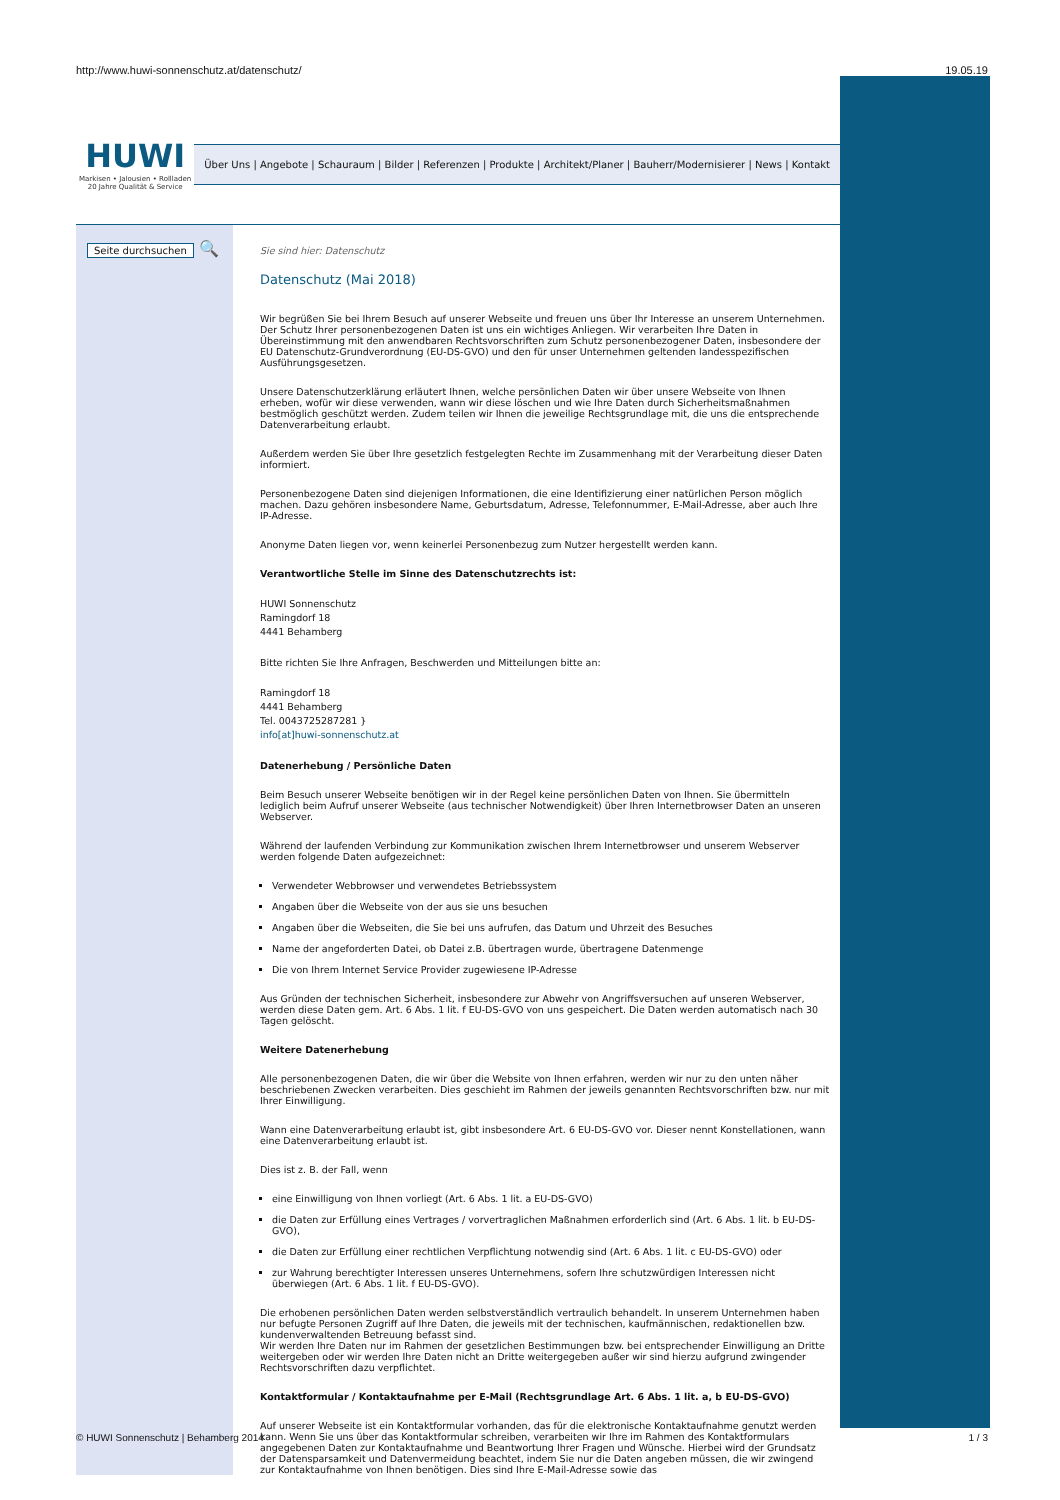http://www.huwi-sonnenschutz.at/datenschutz/ 19.05.19
HUWI
Markisen • Jalousien • Rollladen
20 Jahre Qualität & Service
Über Uns | Angebote | Schauraum | Bilder | Referenzen | Produkte | Architekt/Planer | Bauherr/Modernisierer | News | Kontakt
Seite durchsuchen 🔍
Sie sind hier: Datenschutz
Datenschutz (Mai 2018)
Wir begrüßen Sie bei Ihrem Besuch auf unserer Webseite und freuen uns über Ihr Interesse an unserem Unternehmen. Der Schutz Ihrer personenbezogenen Daten ist uns ein wichtiges Anliegen. Wir verarbeiten Ihre Daten in Übereinstimmung mit den anwendbaren Rechtsvorschriften zum Schutz personenbezogener Daten, insbesondere der EU Datenschutz-Grundverordnung (EU-DS-GVO) und den für unser Unternehmen geltenden landesspezifischen Ausführungsgesetzen.
Unsere Datenschutzerklärung erläutert Ihnen, welche persönlichen Daten wir über unsere Webseite von Ihnen erheben, wofür wir diese verwenden, wann wir diese löschen und wie Ihre Daten durch Sicherheitsmaßnahmen bestmöglich geschützt werden. Zudem teilen wir Ihnen die jeweilige Rechtsgrundlage mit, die uns die entsprechende Datenverarbeitung erlaubt.
Außerdem werden Sie über Ihre gesetzlich festgelegten Rechte im Zusammenhang mit der Verarbeitung dieser Daten informiert.
Personenbezogene Daten sind diejenigen Informationen, die eine Identifizierung einer natürlichen Person möglich machen. Dazu gehören insbesondere Name, Geburtsdatum, Adresse, Telefonnummer, E-Mail-Adresse, aber auch Ihre IP-Adresse.
Anonyme Daten liegen vor, wenn keinerlei Personenbezug zum Nutzer hergestellt werden kann.
Verantwortliche Stelle im Sinne des Datenschutzrechts ist:
HUWI Sonnenschutz
Ramingdorf 18
4441 Behamberg
Bitte richten Sie Ihre Anfragen, Beschwerden und Mitteilungen bitte an:
Ramingdorf 18
4441 Behamberg
Tel. 0043725287281 }
info[at]huwi-sonnenschutz.at
Datenerhebung / Persönliche Daten
Beim Besuch unserer Webseite benötigen wir in der Regel keine persönlichen Daten von Ihnen. Sie übermitteln lediglich beim Aufruf unserer Webseite (aus technischer Notwendigkeit) über Ihren Internetbrowser Daten an unseren Webserver.
Während der laufenden Verbindung zur Kommunikation zwischen Ihrem Internetbrowser und unserem Webserver werden folgende Daten aufgezeichnet:
Verwendeter Webbrowser und verwendetes Betriebssystem
Angaben über die Webseite von der aus sie uns besuchen
Angaben über die Webseiten, die Sie bei uns aufrufen, das Datum und Uhrzeit des Besuches
Name der angeforderten Datei, ob Datei z.B. übertragen wurde, übertragene Datenmenge
Die von Ihrem Internet Service Provider zugewiesene IP-Adresse
Aus Gründen der technischen Sicherheit, insbesondere zur Abwehr von Angriffsversuchen auf unseren Webserver, werden diese Daten gem. Art. 6 Abs. 1 lit. f EU-DS-GVO von uns gespeichert. Die Daten werden automatisch nach 30 Tagen gelöscht.
Weitere Datenerhebung
Alle personenbezogenen Daten, die wir über die Website von Ihnen erfahren, werden wir nur zu den unten näher beschriebenen Zwecken verarbeiten. Dies geschieht im Rahmen der jeweils genannten Rechtsvorschriften bzw. nur mit Ihrer Einwilligung.
Wann eine Datenverarbeitung erlaubt ist, gibt insbesondere Art. 6 EU-DS-GVO vor. Dieser nennt Konstellationen, wann eine Datenverarbeitung erlaubt ist.
Dies ist z. B. der Fall, wenn
eine Einwilligung von Ihnen vorliegt (Art. 6 Abs. 1 lit. a EU-DS-GVO)
die Daten zur Erfüllung eines Vertrages / vorvertraglichen Maßnahmen erforderlich sind (Art. 6 Abs. 1 lit. b EU-DS-GVO),
die Daten zur Erfüllung einer rechtlichen Verpflichtung notwendig sind (Art. 6 Abs. 1 lit. c EU-DS-GVO) oder
zur Wahrung berechtigter Interessen unseres Unternehmens, sofern Ihre schutzwürdigen Interessen nicht überwiegen (Art. 6 Abs. 1 lit. f EU-DS-GVO).
Die erhobenen persönlichen Daten werden selbstverständlich vertraulich behandelt. In unserem Unternehmen haben nur befugte Personen Zugriff auf Ihre Daten, die jeweils mit der technischen, kaufmännischen, redaktionellen bzw. kundenverwaltenden Betreuung befasst sind.
Wir werden Ihre Daten nur im Rahmen der gesetzlichen Bestimmungen bzw. bei entsprechender Einwilligung an Dritte weitergeben oder wir werden Ihre Daten nicht an Dritte weitergegeben außer wir sind hierzu aufgrund zwingender Rechtsvorschriften dazu verpflichtet.
Kontaktformular / Kontaktaufnahme per E-Mail (Rechtsgrundlage Art. 6 Abs. 1 lit. a, b EU-DS-GVO)
Auf unserer Webseite ist ein Kontaktformular vorhanden, das für die elektronische Kontaktaufnahme genutzt werden kann. Wenn Sie uns über das Kontaktformular schreiben, verarbeiten wir Ihre im Rahmen des Kontaktformulars angegebenen Daten zur Kontaktaufnahme und Beantwortung Ihrer Fragen und Wünsche. Hierbei wird der Grundsatz der Datensparsamkeit und Datenvermeidung beachtet, indem Sie nur die Daten angeben müssen, die wir zwingend zur Kontaktaufnahme von Ihnen benötigen. Dies sind Ihre E-Mail-Adresse sowie das
© HUWI Sonnenschutz | Behamberg 2014 1 / 3